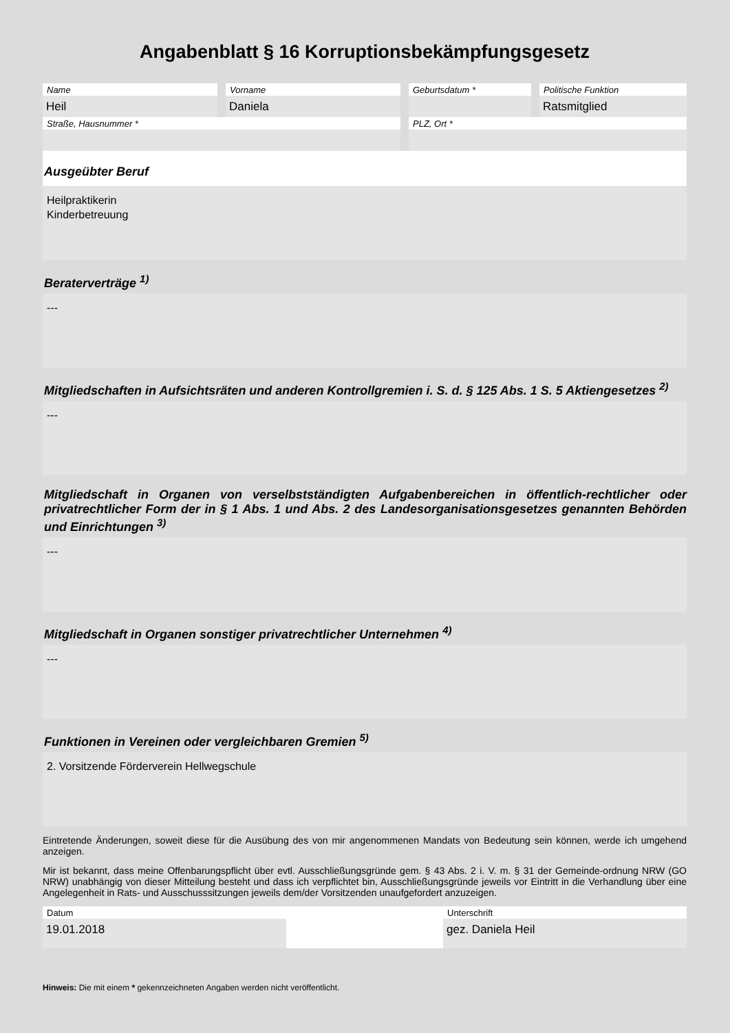Angabenblatt § 16 Korruptionsbekämpfungsgesetz
Name
Heil
Vorname
Daniela
Geburtsdatum * Politische Funktion
Ratsmitglied
Straße, Hausnummer * PLZ, Ort *
Ausgeübter Beruf
Heilpraktikerin
Kinderbetreuung
Beraterverträge <sup>1)</sup>
---
Mitgliedschaften in Aufsichtsräten und anderen Kontrollgremien i. S. d. § 125 Abs. 1 S. 5 Aktiengesetzes <sup>2)</sup>
---
Mitgliedschaft in Organen von verselbstständigten Aufgabenbereichen in öffentlich-rechtlicher oder privatrechtlicher Form der in § 1 Abs. 1 und Abs. 2 des Landesorganisationsgesetzes genannten Behörden und Einrichtungen <sup>3)</sup>
---
Mitgliedschaft in Organen sonstiger privatrechtlicher Unternehmen <sup>4)</sup>
---
Funktionen in Vereinen oder vergleichbaren Gremien <sup>5)</sup>
2. Vorsitzende Förderverein Hellwegschule
Eintretende Änderungen, soweit diese für die Ausübung des von mir angenommenen Mandats von Bedeutung sein können, werde ich umgehend anzeigen.
Mir ist bekannt, dass meine Offenbarungspflicht über evtl. Ausschließungsgründe gem. § 43 Abs. 2 i. V. m. § 31 der Gemeinde-ordnung NRW (GO NRW) unabhängig von dieser Mitteilung besteht und dass ich verpflichtet bin, Ausschließungsgründe jeweils vor Eintritt in die Verhandlung über eine Angelegenheit in Rats- und Ausschusssitzungen jeweils dem/der Vorsitzenden unaufgefordert anzuzeigen.
Datum
19.01.2018
Unterschrift
gez. Daniela Heil
Hinweis: Die mit einem * gekennzeichneten Angaben werden nicht veröffentlicht.